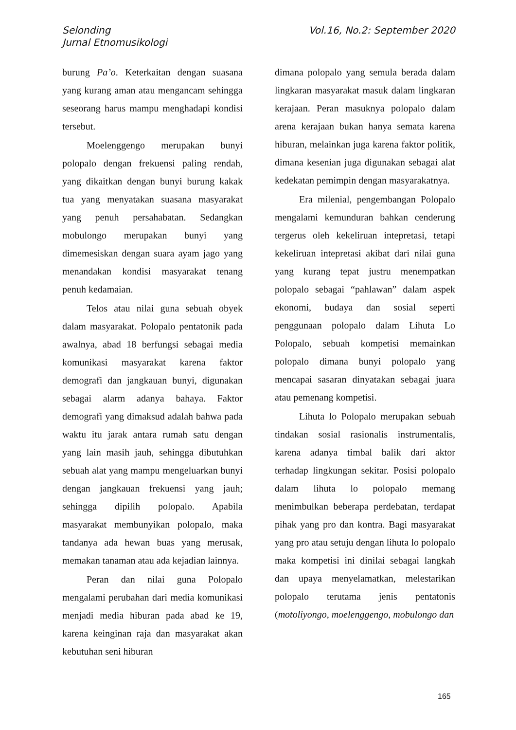Selonding
Jurnal Etnomusikologi
Vol.16, No.2: September 2020
burung Pa’o. Keterkaitan dengan suasana yang kurang aman atau mengancam sehingga seseorang harus mampu menghadapi kondisi tersebut.
Moelenggengo merupakan bunyi polopalo dengan frekuensi paling rendah, yang dikaitkan dengan bunyi burung kakak tua yang menyatakan suasana masyarakat yang penuh persahabatan. Sedangkan mobulongo merupakan bunyi yang dimemesiskan dengan suara ayam jago yang menandakan kondisi masyarakat tenang penuh kedamaian.
Telos atau nilai guna sebuah obyek dalam masyarakat. Polopalo pentatonik pada awalnya, abad 18 berfungsi sebagai media komunikasi masyarakat karena faktor demografi dan jangkauan bunyi, digunakan sebagai alarm adanya bahaya. Faktor demografi yang dimaksud adalah bahwa pada waktu itu jarak antara rumah satu dengan yang lain masih jauh, sehingga dibutuhkan sebuah alat yang mampu mengeluarkan bunyi dengan jangkauan frekuensi yang jauh; sehingga dipilih polopalo. Apabila masyarakat membunyikan polopalo, maka tandanya ada hewan buas yang merusak, memakan tanaman atau ada kejadian lainnya.
Peran dan nilai guna Polopalo mengalami perubahan dari media komunikasi menjadi media hiburan pada abad ke 19, karena keinginan raja dan masyarakat akan kebutuhan seni hiburan
dimana polopalo yang semula berada dalam lingkaran masyarakat masuk dalam lingkaran kerajaan. Peran masuknya polopalo dalam arena kerajaan bukan hanya semata karena hiburan, melainkan juga karena faktor politik, dimana kesenian juga digunakan sebagai alat kedekatan pemimpin dengan masyarakatnya.
Era milenial, pengembangan Polopalo mengalami kemunduran bahkan cenderung tergerus oleh kekeliruan intepretasi, tetapi kekeliruan intepretasi akibat dari nilai guna yang kurang tepat justru menempatkan polopalo sebagai “pahlawan” dalam aspek ekonomi, budaya dan sosial seperti penggunaan polopalo dalam Lihuta Lo Polopalo, sebuah kompetisi memainkan polopalo dimana bunyi polopalo yang mencapai sasaran dinyatakan sebagai juara atau pemenang kompetisi.
Lihuta lo Polopalo merupakan sebuah tindakan sosial rasionalis instrumentalis, karena adanya timbal balik dari aktor terhadap lingkungan sekitar. Posisi polopalo dalam lihuta lo polopalo memang menimbulkan beberapa perdebatan, terdapat pihak yang pro dan kontra. Bagi masyarakat yang pro atau setuju dengan lihuta lo polopalo maka kompetisi ini dinilai sebagai langkah dan upaya menyelamatkan, melestarikan polopalo terutama jenis pentatonis (motoliyongo, moelenggengo, mobulongo dan
165